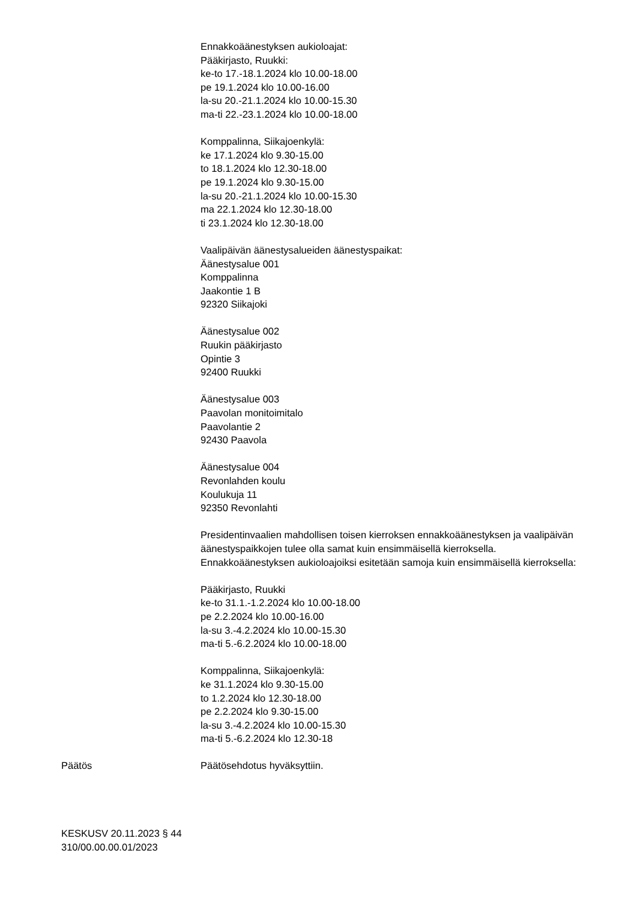Ennakkoäänestyksen aukioloajat:
Pääkirjasto, Ruukki:
ke-to 17.-18.1.2024 klo 10.00-18.00
pe 19.1.2024 klo 10.00-16.00
la-su 20.-21.1.2024 klo 10.00-15.30
ma-ti 22.-23.1.2024 klo 10.00-18.00
Komppalinna, Siikajoenkylä:
ke 17.1.2024 klo 9.30-15.00
to 18.1.2024 klo 12.30-18.00
pe 19.1.2024 klo 9.30-15.00
la-su 20.-21.1.2024 klo 10.00-15.30
ma 22.1.2024 klo 12.30-18.00
ti 23.1.2024 klo 12.30-18.00
Vaalipäivän äänestysalueiden äänestyspaikat:
Äänestysalue 001
Komppalinna
Jaakontie 1 B
92320 Siikajoki
Äänestysalue 002
Ruukin pääkirjasto
Opintie 3
92400 Ruukki
Äänestysalue 003
Paavolan monitoimitalo
Paavolantie 2
92430 Paavola
Äänestysalue 004
Revonlahden koulu
Koulukuja 11
92350 Revonlahti
Presidentinvaalien mahdollisen toisen kierroksen ennakkoäänestyksen ja vaalipäivän äänestyspaikkojen tulee olla samat kuin ensimmäisellä kierroksella. Ennakkoäänestyksen aukioloajoiksi esitetään samoja kuin ensimmäisellä kierroksella:
Pääkirjasto, Ruukki
ke-to 31.1.-1.2.2024 klo 10.00-18.00
pe 2.2.2024 klo 10.00-16.00
la-su 3.-4.2.2024 klo 10.00-15.30
ma-ti 5.-6.2.2024 klo 10.00-18.00
Komppalinna, Siikajoenkylä:
ke 31.1.2024 klo 9.30-15.00
to 1.2.2024 klo 12.30-18.00
pe 2.2.2024 klo 9.30-15.00
la-su 3.-4.2.2024 klo 10.00-15.30
ma-ti 5.-6.2.2024 klo 12.30-18
Päätös Päätösehdotus hyväksyttiin.
KESKUSV 20.11.2023 § 44
310/00.00.00.01/2023